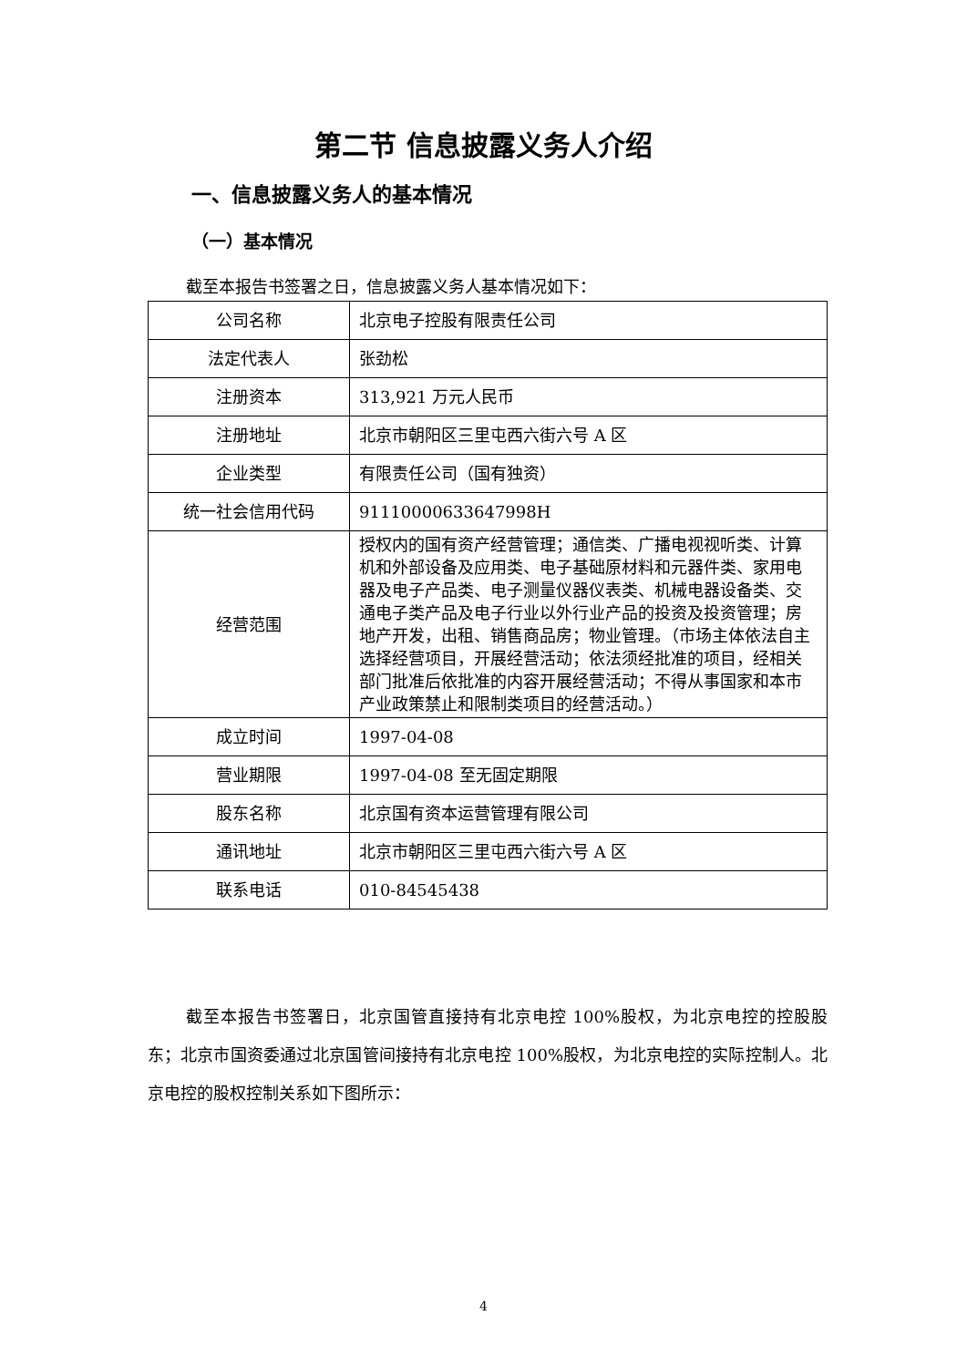第二节 信息披露义务人介绍
一、信息披露义务人的基本情况
（一）基本情况
截至本报告书签署之日，信息披露义务人基本情况如下：
| 公司名称 | 北京电子控股有限责任公司 |
| 法定代表人 | 张劲松 |
| 注册资本 | 313,921 万元人民币 |
| 注册地址 | 北京市朝阳区三里屯西六街六号 A 区 |
| 企业类型 | 有限责任公司（国有独资） |
| 统一社会信用代码 | 91110000633647998H |
| 经营范围 | 授权内的国有资产经营管理；通信类、广播电视视听类、计算机和外部设备及应用类、电子基础原材料和元器件类、家用电器及电子产品类、电子测量仪器仪表类、机械电器设备类、交通电子类产品及电子行业以外行业产品的投资及投资管理；房地产开发，出租、销售商品房；物业管理。（市场主体依法自主选择经营项目，开展经营活动；依法须经批准的项目，经相关部门批准后依批准的内容开展经营活动；不得从事国家和本市产业政策禁止和限制类项目的经营活动。） |
| 成立时间 | 1997-04-08 |
| 营业期限 | 1997-04-08 至无固定期限 |
| 股东名称 | 北京国有资本运营管理有限公司 |
| 通讯地址 | 北京市朝阳区三里屯西六街六号 A 区 |
| 联系电话 | 010-84545438 |
截至本报告书签署日，北京国管直接持有北京电控 100%股权，为北京电控的控股股东；北京市国资委通过北京国管间接持有北京电控 100%股权，为北京电控的实际控制人。北京电控的股权控制关系如下图所示：
4